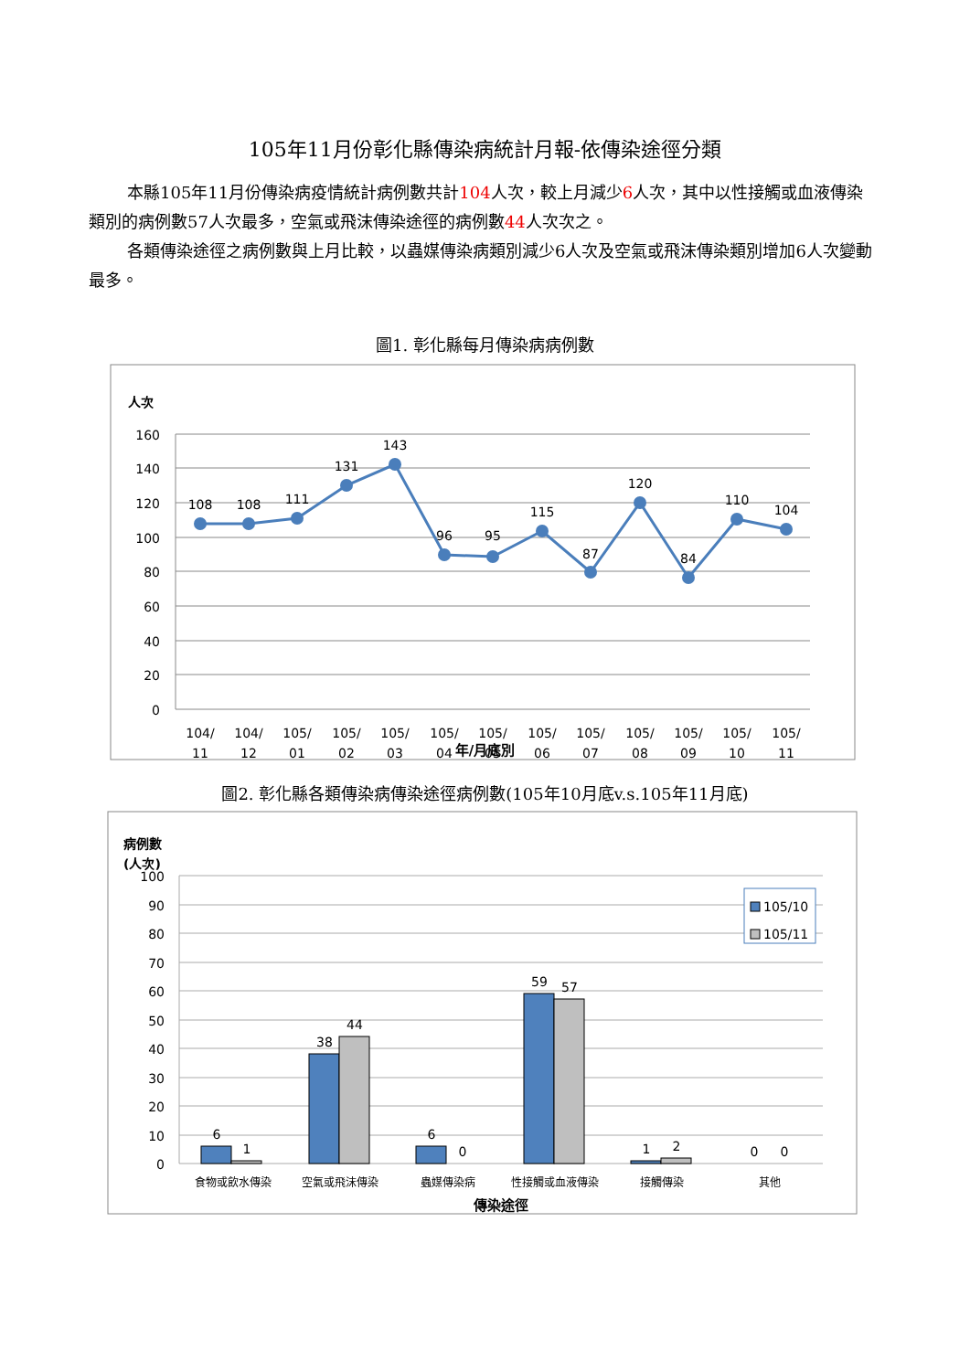105年11月份彰化縣傳染病統計月報-依傳染途徑分類
本縣105年11月份傳染病疫情統計病例數共計104人次，較上月減少6人次，其中以性接觸或血液傳染類別的病例數57人次最多，空氣或飛沫傳染途徑的病例數44人次次之。
各類傳染途徑之病例數與上月比較，以蟲媒傳染病類別減少6人次及空氣或飛沫傳染類別增加6人次變動最多。
圖1. 彰化縣每月傳染病病例數
人次
160
140
120
100
80
60
40
20
0
108
108
111
131
143
96
95
115
87
120
84
110
104
104/
104/
105/
105/
105/
105/
105/
105/
105/
105/
105/
105/
105/
11
12
01
02
03
04
05
06
07
08
09
10
11
.
年/月底別
圖2. 彰化縣各類傳染病傳染途徑病例數(105年10月底v.s.105年11月底)
病例數
(人次)
100
90
80
70
60
50
40
30
20
10
0
6
1
38
44
6
0
59
57
1
2
0
0
食物或飲水傳染
空氣或飛沫傳染
蟲媒傳染病
性接觸或血液傳染
接觸傳染
其他
傳染途徑
105/10
105/11